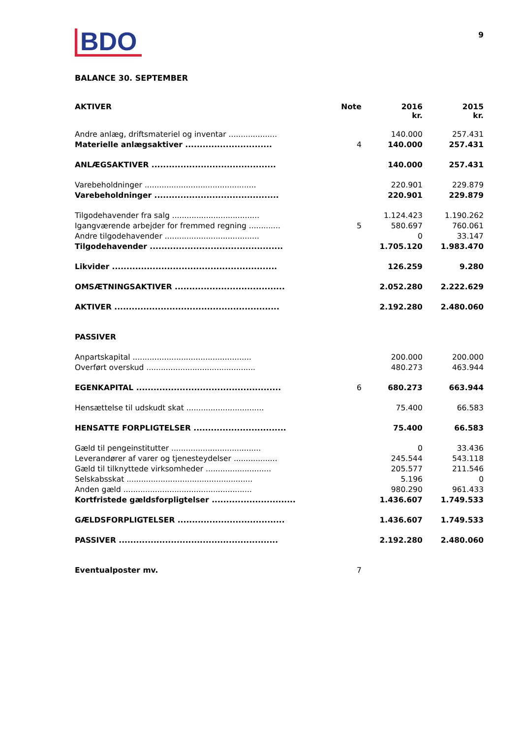BDO
9
BALANCE 30. SEPTEMBER
| AKTIVER | Note | 2016 kr. | 2015 kr. |
| --- | --- | --- | --- |
| Andre anlæg, driftsmateriel og inventar .................... | | 140.000 | 257.431 |
| Materielle anlægsaktiver .............................. | 4 | 140.000 | 257.431 |
| ANLÆGSAKTIVER ........................................... | | 140.000 | 257.431 |
| Varebeholdninger .............................................. | | 220.901 | 229.879 |
| Varebeholdninger ........................................... | | 220.901 | 229.879 |
| Tilgodehavender fra salg .................................... | | 1.124.423 | 1.190.262 |
| Igangværende arbejder for fremmed regning ............. | 5 | 580.697 | 760.061 |
| Andre tilgodehavender ....................................... | | 0 | 33.147 |
| Tilgodehavender .............................................. | | 1.705.120 | 1.983.470 |
| Likvider ......................................................... | | 126.259 | 9.280 |
| OMSÆTNINGSAKTIVER ...................................... | | 2.052.280 | 2.222.629 |
| AKTIVER ......................................................... | | 2.192.280 | 2.480.060 |
| PASSIVER | | | |
| Anpartskapital ................................................. | | 200.000 | 200.000 |
| Overført overskud ............................................. | | 480.273 | 463.944 |
| EGENKAPITAL .................................................. | 6 | 680.273 | 663.944 |
| Hensættelse til udskudt skat ................................ | | 75.400 | 66.583 |
| HENSATTE FORPLIGTELSER ................................ | | 75.400 | 66.583 |
| Gæld til pengeinstitutter ..................................... | | 0 | 33.436 |
| Leverandører af varer og tjenesteydelser .................. | | 245.544 | 543.118 |
| Gæld til tilknyttede virksomheder ........................... | | 205.577 | 211.546 |
| Selskabsskat .................................................... | | 5.196 | 0 |
| Anden gæld ..................................................... | | 980.290 | 961.433 |
| Kortfristede gældsforpligtelser ............................. | | 1.436.607 | 1.749.533 |
| GÆLDSFORPLIGTELSER ..................................... | | 1.436.607 | 1.749.533 |
| PASSIVER ....................................................... | | 2.192.280 | 2.480.060 |
| Eventualposter mv. | 7 | | |